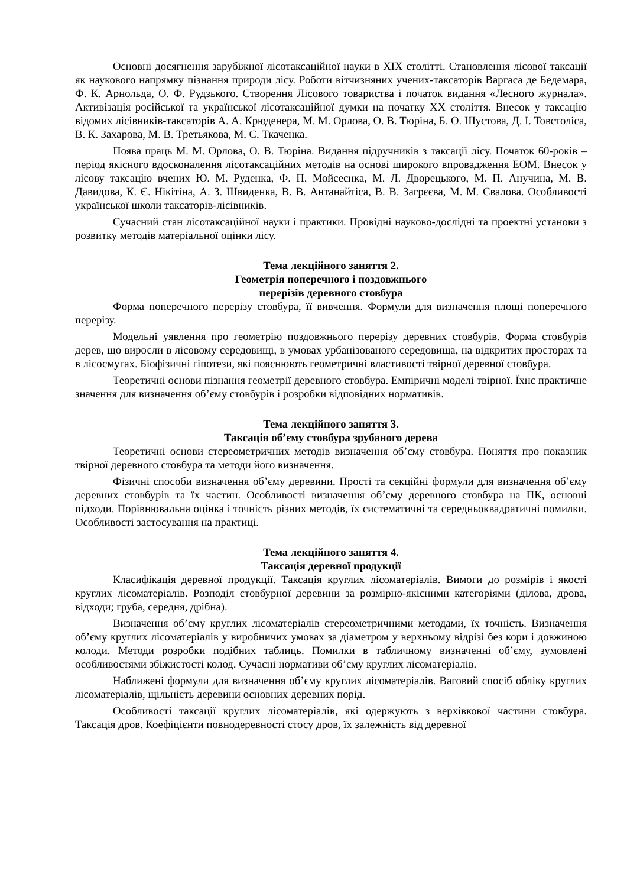Основні досягнення зарубіжної лісотаксаційної науки в XIX столітті. Становлення лісової таксації як наукового напрямку пізнання природи лісу. Роботи вітчизняних учених-таксаторів Варгаса де Бедемара, Ф. К. Арнольда, О. Ф. Рудзького. Створення Лісового товариства і початок видання «Лесного журнала». Активізація російської та української лісотаксаційної думки на початку XX століття. Внесок у таксацію відомих лісівників-таксаторів А. А. Крюденера, М. М. Орлова, О. В. Тюріна, Б. О. Шустова, Д. І. Товстоліса, В. К. Захарова, М. В. Третьякова, М. Є. Ткаченка.
Поява праць М. М. Орлова, О. В. Тюріна. Видання підручників з таксації лісу. Початок 60-років – період якісного вдосконалення лісотаксаційних методів на основі широкого впровадження ЕОМ. Внесок у лісову таксацію вчених Ю. М. Руденка, Ф. П. Мойсеєнка, М. Л. Дворецького, М. П. Анучина, М. В. Давидова, К. Є. Нікітіна, А. З. Швиденка, В. В. Антанайтіса, В. В. Загрєєва, М. М. Свалова. Особливості української школи таксаторів-лісівників.
Сучасний стан лісотаксаційної науки і практики. Провідні науково-дослідні та проектні установи з розвитку методів матеріальної оцінки лісу.
Тема лекційного заняття 2.
Геометрія поперечного і поздовжнього
перерізів деревного стовбура
Форма поперечного перерізу стовбура, її вивчення. Формули для визначення площі поперечного перерізу.
Модельні уявлення про геометрію поздовжнього перерізу деревних стовбурів. Форма стовбурів дерев, що виросли в лісовому середовищі, в умовах урбанізованого середовища, на відкритих просторах та в лісосмугах. Біофізичні гіпотези, які пояснюють геометричні властивості твірної деревної стовбура.
Теоретичні основи пізнання геометрії деревного стовбура. Емпіричні моделі твірної. Їхнє практичне значення для визначення об’єму стовбурів і розробки відповідних нормативів.
Тема лекційного заняття 3.
Таксація об’єму стовбура зрубаного дерева
Теоретичні основи стереометричних методів визначення об’єму стовбура. Поняття про показник твірної деревного стовбура та методи його визначення.
Фізичні способи визначення об’єму деревини. Прості та секційні формули для визначення об’єму деревних стовбурів та їх частин. Особливості визначення об’єму деревного стовбура на ПК, основні підходи. Порівнювальна оцінка і точність різних методів, їх систематичні та середньоквадратичні помилки. Особливості застосування на практиці.
Тема лекційного заняття 4.
Таксація деревної продукції
Класифікація деревної продукції. Таксація круглих лісоматеріалів. Вимоги до розмірів і якості круглих лісоматеріалів. Розподіл стовбурної деревини за розмірно-якісними категоріями (ділова, дрова, відходи; груба, середня, дрібна).
Визначення об’єму круглих лісоматеріалів стереометричними методами, їх точність. Визначення об’єму круглих лісоматеріалів у виробничих умовах за діаметром у верхньому відрізі без кори і довжиною колоди. Методи розробки подібних таблиць. Помилки в табличному визначенні об’єму, зумовлені особливостями збіжистості колод. Сучасні нормативи об’єму круглих лісоматеріалів.
Наближені формули для визначення об’єму круглих лісоматеріалів. Ваговий спосіб обліку круглих лісоматеріалів, щільність деревини основних деревних порід.
Особливості таксації круглих лісоматеріалів, які одержують з верхівкової частини стовбура. Таксація дров. Коефіцієнти повнодеревності стосу дров, їх залежність від деревної